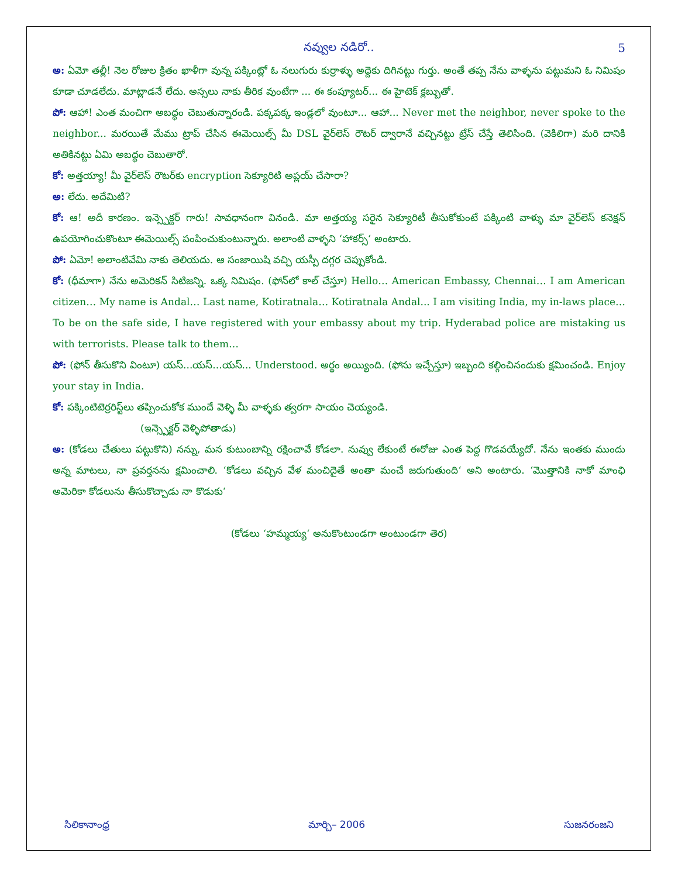5
నవ్వుల నడిరో..
అ: ఏమో తల్లీ! నెల రోజుల క్రితం ఖాళీగా వున్న పక్కింట్లో ఓ నలుగురు కుర్రాళ్ళు అద్దెకు దిగినట్టు గుర్తు. అంతే తప్ప నేను వాళ్ళను పట్టుమని ఓ నిమిషం కూడా చూడలేదు. మాట్లాడనే లేదు. అస్సలు నాకు తీరిక వుంటేగా ... ఈ కంప్యూటర్... ఈ హైటెక్ క్లబ్బుతో.
పో: ఆహా! ఎంత మంచిగా అబద్ధం చెబుతున్నారండి. పక్కపక్క ఇండ్లలో వుంటూ... ఆహా... Never met the neighbor, never spoke to the neighbor... మరయితే మేము ట్రాప్ చేసిన ఈమెయిల్స్ మీ DSL వైర్‌లెస్ రౌటర్ ద్వారానే వచ్చినట్టు ట్రేస్ చేస్తే తెలిసింది. (వెకిలిగా) మరి దానికి అతికినట్టు ఏమి అబద్ధం చెబుతారో.
కో: అత్తయ్యా! మీ వైర్‌లెస్ రౌటర్‌కు encryption సెక్యూరిటి అప్లయ్ చేసారా?
అ: లేదు. అదేమిటి?
కో: ఆ! అదీ కారణం. ఇన్స్పెక్టర్ గారు! సావధానంగా వినండి. మా అత్తయ్య సరైన సెక్యూరిటీ తీసుకోకుంటే పక్కింటి వాళ్ళు మా వైర్‌లెస్ కనెక్షన్ ఉపయోగించుకొంటూ ఈమెయిల్స్ పంపించుకుంటున్నారు. అలాంటి వాళ్ళని ‘హాకర్స్‘ అంటారు.
పో: ఏమో! అలాంటివేమి నాకు తెలియదు. ఆ సంజాయిషి వచ్చి యస్పీ దగ్గర చెప్పుకోండి.
కో: (ధీమాగా) నేను అమెరికన్ సిటిజన్ని. ఒక్క నిమిషం. (ఫోన్‌లో కాల్ చేస్తూ) Hello… American Embassy, Chennai… I am American citizen… My name is Andal… Last name, Kotiratnala… Kotiratnala Andal... I am visiting India, my in-laws place… To be on the safe side, I have registered with your embassy about my trip. Hyderabad police are mistaking us with terrorists. Please talk to them…
పో: (ఫోన్ తీసుకొని వింటూ) యస్...యస్...యస్... Understood. అర్థం అయ్యింది. (ఫోను ఇచ్చేస్తూ) ఇబ్బంది కల్గించినందుకు క్షమించండి. Enjoy your stay in India.
కో: పక్కింటిటెర్రరిస్ట్‌లు తప్పించుకోక ముందే వెళ్ళి మీ వాళ్ళకు త్వరగా సాయం చెయ్యండి.
(ఇన్స్పెక్టర్ వెళ్ళిపోతాడు)
అ: (కోడలు చేతులు పట్టుకొని) నన్ను, మన కుటుంబాన్ని రక్షించావే కోడలా. నువ్వు లేకుంటే ఈరోజు ఎంత పెద్ద గొడవయ్యేదో. నేను ఇంతకు ముందు అన్న మాటలు, నా ప్రవర్తనను క్షమించాలి. ‘కోడలు వచ్చిన వేళ మంచిదైతే అంతా మంచే జరుగుతుంది‘ అని అంటారు. ‘మొత్తానికి నాకో మాంఛి అమెరికా కోడలును తీసుకొచ్చాడు నా కొడుకు‘
(కోడలు ‘హమ్మయ్య‘ అనుకొంటుండగా అంటుండగా తెర)
సిలికానాంధ్ర మార్చి– 2006 సుజనరంజని